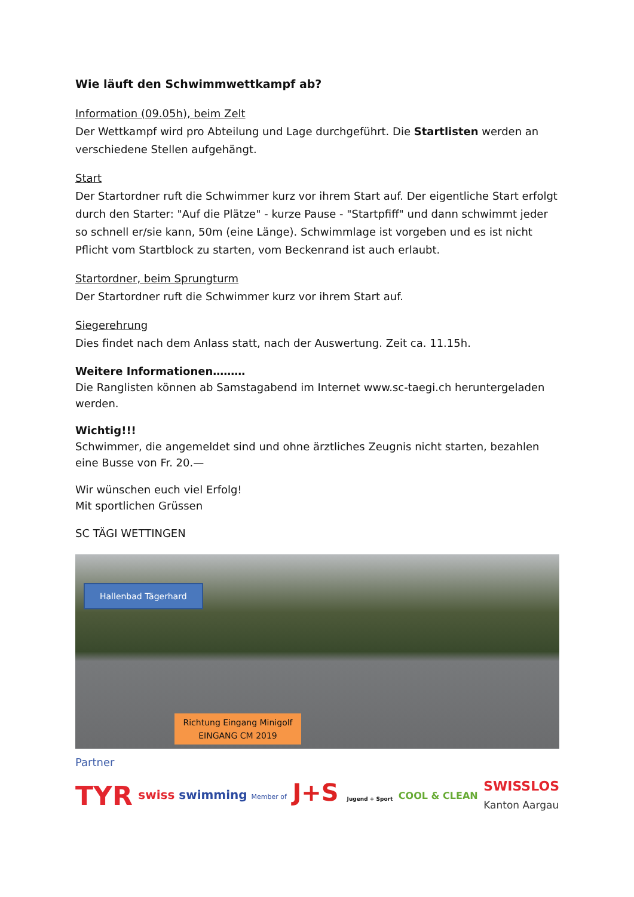Wie läuft den Schwimmwettkampf ab?
Information (09.05h), beim Zelt
Der Wettkampf wird pro Abteilung und Lage durchgeführt. Die Startlisten werden an verschiedene Stellen aufgehängt.
Start
Der Startordner ruft die Schwimmer kurz vor ihrem Start auf. Der eigentliche Start erfolgt durch den Starter: "Auf die Plätze" - kurze Pause - "Startpfiff" und dann schwimmt jeder so schnell er/sie kann, 50m (eine Länge). Schwimmlage ist vorgeben und es ist nicht Pflicht vom Startblock zu starten, vom Beckenrand ist auch erlaubt.
Startordner, beim Sprungturm
Der Startordner ruft die Schwimmer kurz vor ihrem Start auf.
Siegerehrung
Dies findet nach dem Anlass statt, nach der Auswertung. Zeit ca. 11.15h.
Weitere Informationen………
Die Ranglisten können ab Samstagabend im Internet www.sc-taegi.ch heruntergeladen werden.
Wichtig!!!
Schwimmer, die angemeldet sind und ohne ärztliches Zeugnis nicht starten, bezahlen eine Busse von Fr. 20.—
Wir wünschen euch viel Erfolg!
Mit sportlichen Grüssen
SC TÄGI WETTINGEN
Hallenbad Tägerhard
Richtung Eingang Minigolf
EINGANG CM 2019
Partner
TYR swiss swimming Member of J+S Jugend + Sport COOL & CLEAN SWISSLOS
Kanton Aargau